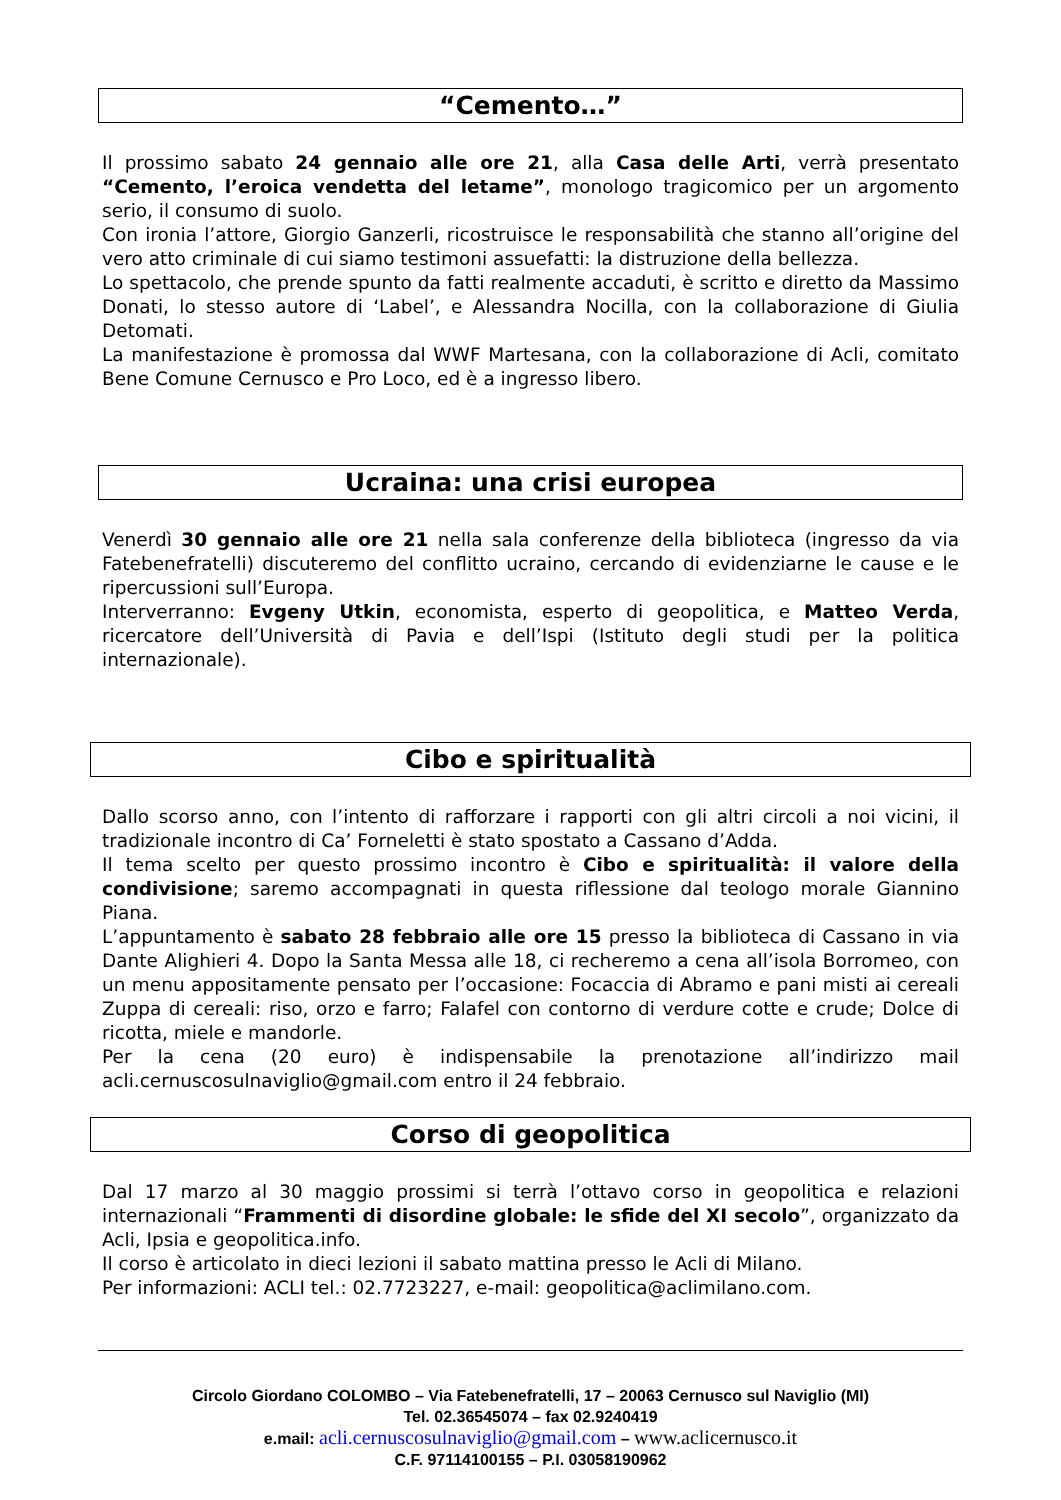“Cemento…”
Il prossimo sabato 24 gennaio alle ore 21, alla Casa delle Arti, verrà presentato “Cemento, l’eroica vendetta del letame”, monologo tragicomico per un argomento serio, il consumo di suolo.
Con ironia l’attore, Giorgio Ganzerli, ricostruisce le responsabilità che stanno all’origine del vero atto criminale di cui siamo testimoni assuefatti: la distruzione della bellezza.
Lo spettacolo, che prende spunto da fatti realmente accaduti, è scritto e diretto da Massimo Donati, lo stesso autore di ‘Label’, e Alessandra Nocilla, con la collaborazione di Giulia Detomati.
La manifestazione è promossa dal WWF Martesana, con la collaborazione di Acli, comitato Bene Comune Cernusco e Pro Loco, ed è a ingresso libero.
Ucraina: una crisi europea
Venerdì 30 gennaio alle ore 21 nella sala conferenze della biblioteca (ingresso da via Fatebenefratelli) discuteremo del conflitto ucraino, cercando di evidenziarne le cause e le ripercussioni sull’Europa.
Interverranno: Evgeny Utkin, economista, esperto di geopolitica, e Matteo Verda, ricercatore dell’Università di Pavia e dell’Ispi (Istituto degli studi per la politica internazionale).
Cibo e spiritualità
Dallo scorso anno, con l’intento di rafforzare i rapporti con gli altri circoli a noi vicini, il tradizionale incontro di Ca’ Forneletti è stato spostato a Cassano d’Adda.
Il tema scelto per questo prossimo incontro è Cibo e spiritualità: il valore della condivisione; saremo accompagnati in questa riflessione dal teologo morale Giannino Piana.
L’appuntamento è sabato 28 febbraio alle ore 15 presso la biblioteca di Cassano in via Dante Alighieri 4. Dopo la Santa Messa alle 18, ci recheremo a cena all’isola Borromeo, con un menu appositamente pensato per l’occasione: Focaccia di Abramo e pani misti ai cereali Zuppa di cereali: riso, orzo e farro; Falafel con contorno di verdure cotte e crude; Dolce di ricotta, miele e mandorle.
Per la cena (20 euro) è indispensabile la prenotazione all’indirizzo mail acli.cernuscosulnaviglio@gmail.com entro il 24 febbraio.
Corso di geopolitica
Dal 17 marzo al 30 maggio prossimi si terrà l’ottavo corso in geopolitica e relazioni internazionali “Frammenti di disordine globale: le sfide del XI secolo”, organizzato da Acli, Ipsia e geopolitica.info.
Il corso è articolato in dieci lezioni il sabato mattina presso le Acli di Milano.
Per informazioni: ACLI tel.: 02.7723227, e-mail: geopolitica@aclimilano.com.
Circolo Giordano COLOMBO – Via Fatebenefratelli, 17 – 20063 Cernusco sul Naviglio (MI)
Tel. 02.36545074 – fax 02.9240419
e.mail: acli.cernuscosulnaviglio@gmail.com – www.aclicernusco.it
C.F. 97114100155 – P.I. 03058190962